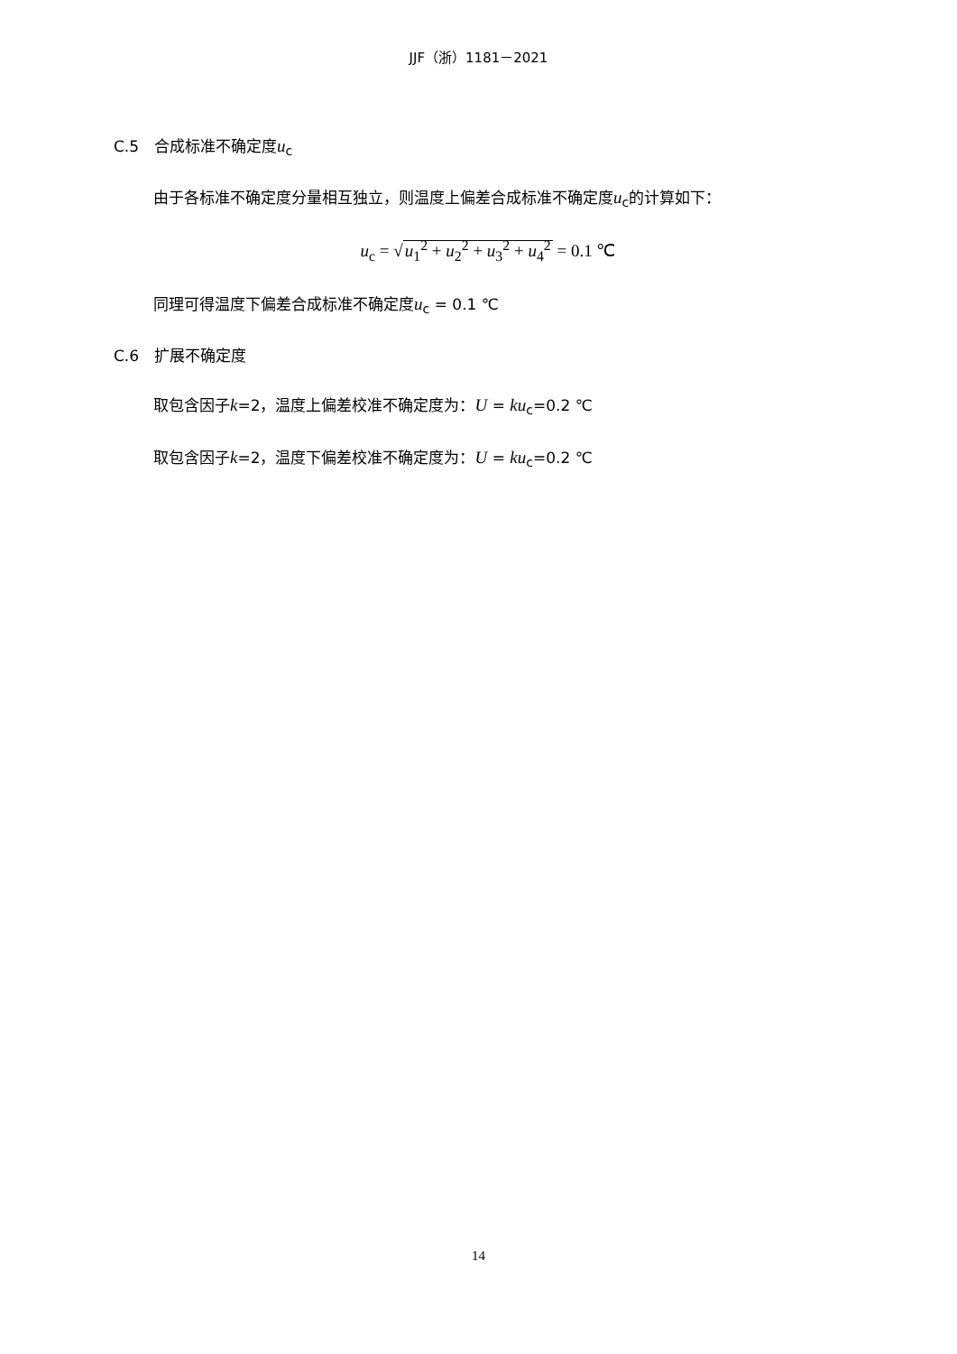JJF（浙）1181－2021
C.5　合成标准不确定度u<sub>c</sub>
由于各标准不确定度分量相互独立，则温度上偏差合成标准不确定度u<sub>c</sub>的计算如下：
u<sub>c</sub> = √u<sub>1</sub><sup>2</sup> + u<sub>2</sub><sup>2</sup> + u<sub>3</sub><sup>2</sup> + u<sub>4</sub><sup>2</sup> = 0.1 ℃
同理可得温度下偏差合成标准不确定度u<sub>c</sub> = 0.1 ℃
C.6　扩展不确定度
取包含因子k=2，温度上偏差校准不确定度为：U = ku<sub>c</sub>=0.2 ℃
取包含因子k=2，温度下偏差校准不确定度为：U = ku<sub>c</sub>=0.2 ℃
14